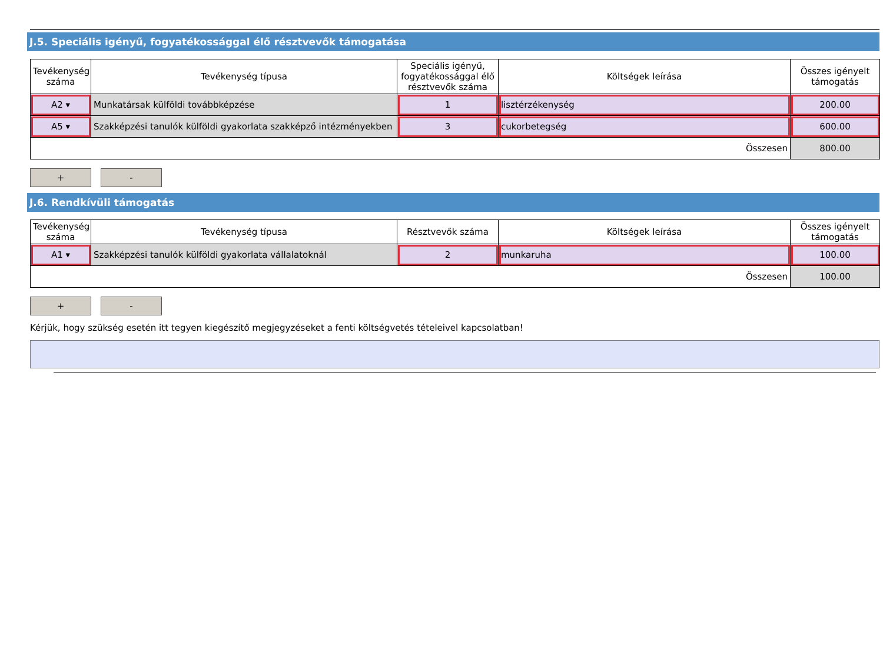J.5. Speciális igényű, fogyatékossággal élő résztvevők támogatása
| Tevékenység száma | Tevékenység típusa | Speciális igényű, fogyatékossággal élő résztvevők száma | Költségek leírása | Összes igényelt támogatás |
| --- | --- | --- | --- | --- |
| A2 ▾ | Munkatársak külföldi továbbképzése | 1 | lisztérzékenység | 200.00 |
| A5 ▾ | Szakképzési tanulók külföldi gyakorlata szakképző intézményekben | 3 | cukorbetegség | 600.00 |
| Összesen | | | | 800.00 |
+ -
J.6. Rendkívüli támogatás
| Tevékenység száma | Tevékenység típusa | Résztvevők száma | Költségek leírása | Összes igényelt támogatás |
| --- | --- | --- | --- | --- |
| A1 ▾ | Szakképzési tanulók külföldi gyakorlata vállalatoknál | 2 | munkaruha | 100.00 |
| Összesen | | | | 100.00 |
+ -
Kérjük, hogy szükség esetén itt tegyen kiegészítő megjegyzéseket a fenti költségvetés tételeivel kapcsolatban!